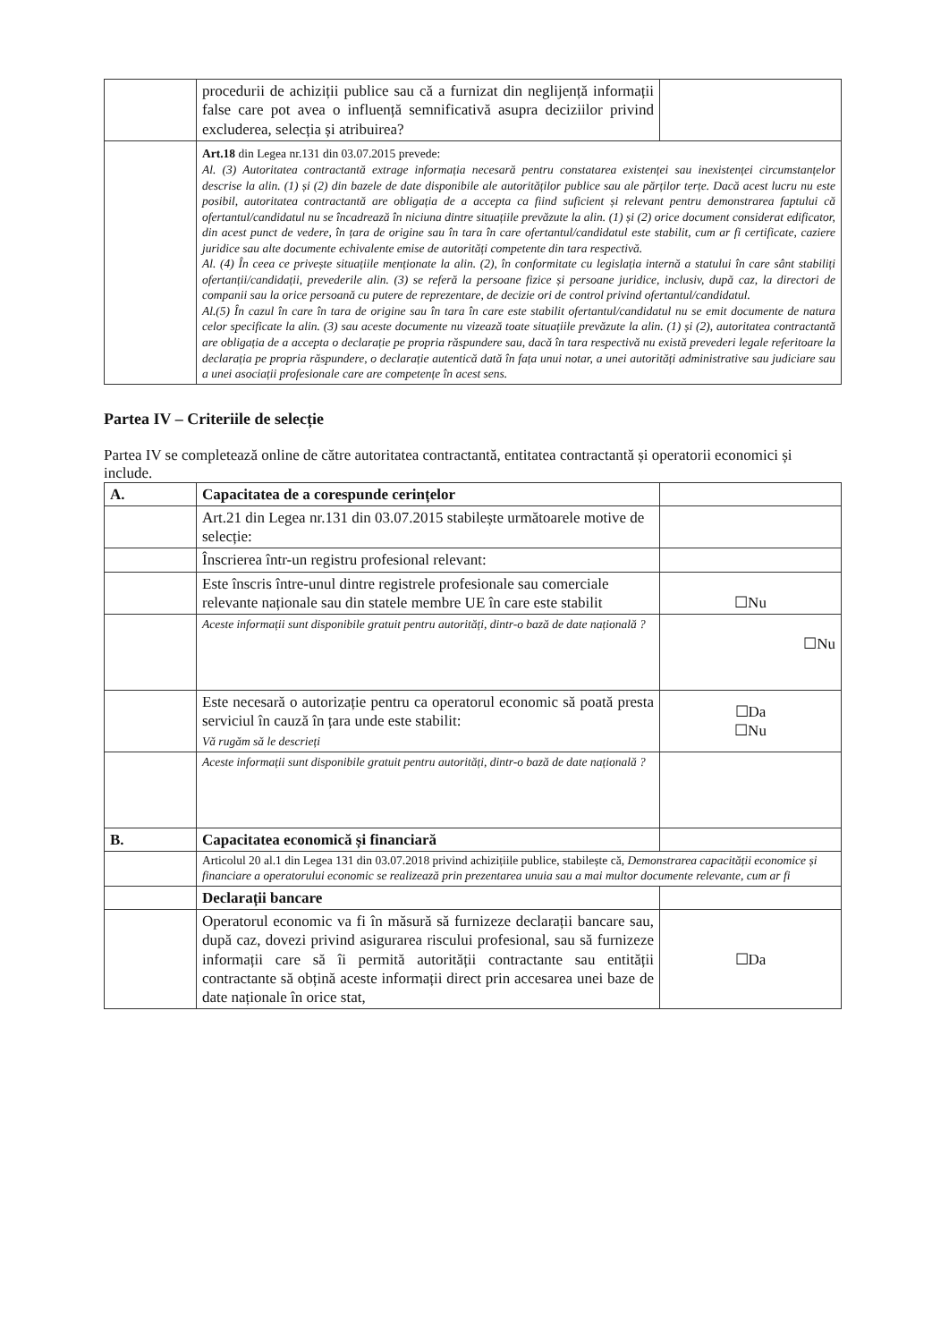| | procedurii de achiziții publice sau că a furnizat din neglijență informații false care pot avea o influență semnificativă asupra deciziilor privind excluderea, selecția și atribuirea? | |
| | Art.18 din Legea nr.131 din 03.07.2015 prevede: Al. (3) Autoritatea contractantă extrage informația necesară pentru constatarea existenței sau inexistenței circumstanțelor descrise la alin. (1) și (2) din bazele de date disponibile ale autorităților publice sau ale părților terțe. Dacă acest lucru nu este posibil, autoritatea contractantă are obligația de a accepta ca fiind suficient și relevant pentru demonstrarea faptului că ofertantul/candidatul nu se încadrează în niciuna dintre situațiile prevăzute la alin. (1) și (2) orice document considerat edificator, din acest punct de vedere, în țara de origine sau în tara în care ofertantul/candidatul este stabilit, cum ar fi certificate, caziere juridice sau alte documente echivalente emise de autorități competente din tara respectivă. Al. (4) În ceea ce privește situațiile menționate la alin. (2), în conformitate cu legislația internă a statului în care sânt stabiliți ofertanții/candidații, prevederile alin. (3) se referă la persoane fizice și persoane juridice, inclusiv, după caz, la directori de companii sau la orice persoană cu putere de reprezentare, de decizie ori de control privind ofertantul/candidatul. Al.(5) În cazul în care în tara de origine sau în tara în care este stabilit ofertantul/candidatul nu se emit documente de natura celor specificate la alin. (3) sau aceste documente nu vizează toate situațiile prevăzute la alin. (1) și (2), autoritatea contractantă are obligația de a accepta o declarație pe propria răspundere sau, dacă în tara respectivă nu există prevederi legale referitoare la declarația pe propria răspundere, o declarație autentică dată în fața unui notar, a unei autorități administrative sau judiciare sau a unei asociații profesionale care are competențe în acest sens. | |
Partea IV – Criteriile de selecție
Partea IV se completează online de către autoritatea contractantă, entitatea contractantă și operatorii economici și include.
| A. | Capacitatea de a corespunde cerințelor | |
| | Art.21 din Legea nr.131 din 03.07.2015 stabilește următoarele motive de selecție: | |
| | Înscrierea într-un registru profesional relevant: | |
| | Este înscris între-unul dintre registrele profesionale sau comerciale relevante naționale sau din statele membre UE în care este stabilit | ☐Nu |
| | Aceste informații sunt disponibile gratuit pentru autorități, dintr-o bază de date națională ? | ☐Nu |
| | Este necesară o autorizație pentru ca operatorul economic să poată presta serviciul în cauză în țara unde este stabilit: Vă rugăm să le descrieți | ☐Da ☐Nu |
| | Aceste informații sunt disponibile gratuit pentru autorități, dintr-o bază de date națională ? | |
| B. | Capacitatea economică și financiară | |
| | Articolul 20 al.1 din Legea 131 din 03.07.2018 privind achizițiile publice, stabilește că, Demonstrarea capacității economice și financiare a operatorului economic se realizează prin prezentarea unuia sau a mai multor documente relevante, cum ar fi | |
| | Declarații bancare | |
| | Operatorul economic va fi în măsură să furnizeze declarații bancare sau, după caz, dovezi privind asigurarea riscului profesional, sau să furnizeze informații care să îi permită autorității contractante sau entității contractante să obțină aceste informații direct prin accesarea unei baze de date naționale în orice stat, | ☐Da |